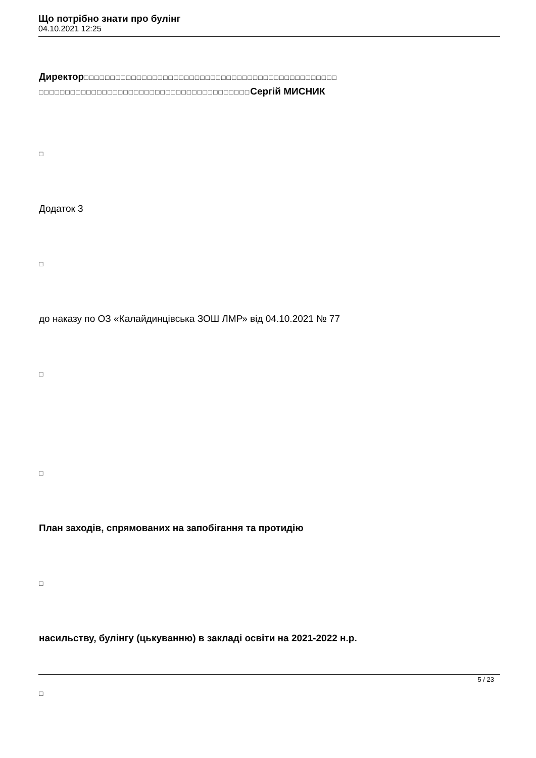Що потрібно знати про булінг
04.10.2021 12:25
Директор□□□□□□□□□□□□□□□□□□□□□□□□□□□□□□□□□□□□□□□□□□□□□□□□ □□□□□□□□□□□□□□□□□□□□□□□□□□□□□□□□□□□□□□□□Сергій МИСНИК
□
Додаток 3
□
до наказу по ОЗ «Калайдинцівська ЗОШ ЛМР» від 04.10.2021 № 77
□
□
План заходів, спрямованих на запобігання та протидію
□
насильству, булінгу (цькуванню) в закладі освіти на 2021-2022 н.р.
□
5 / 23